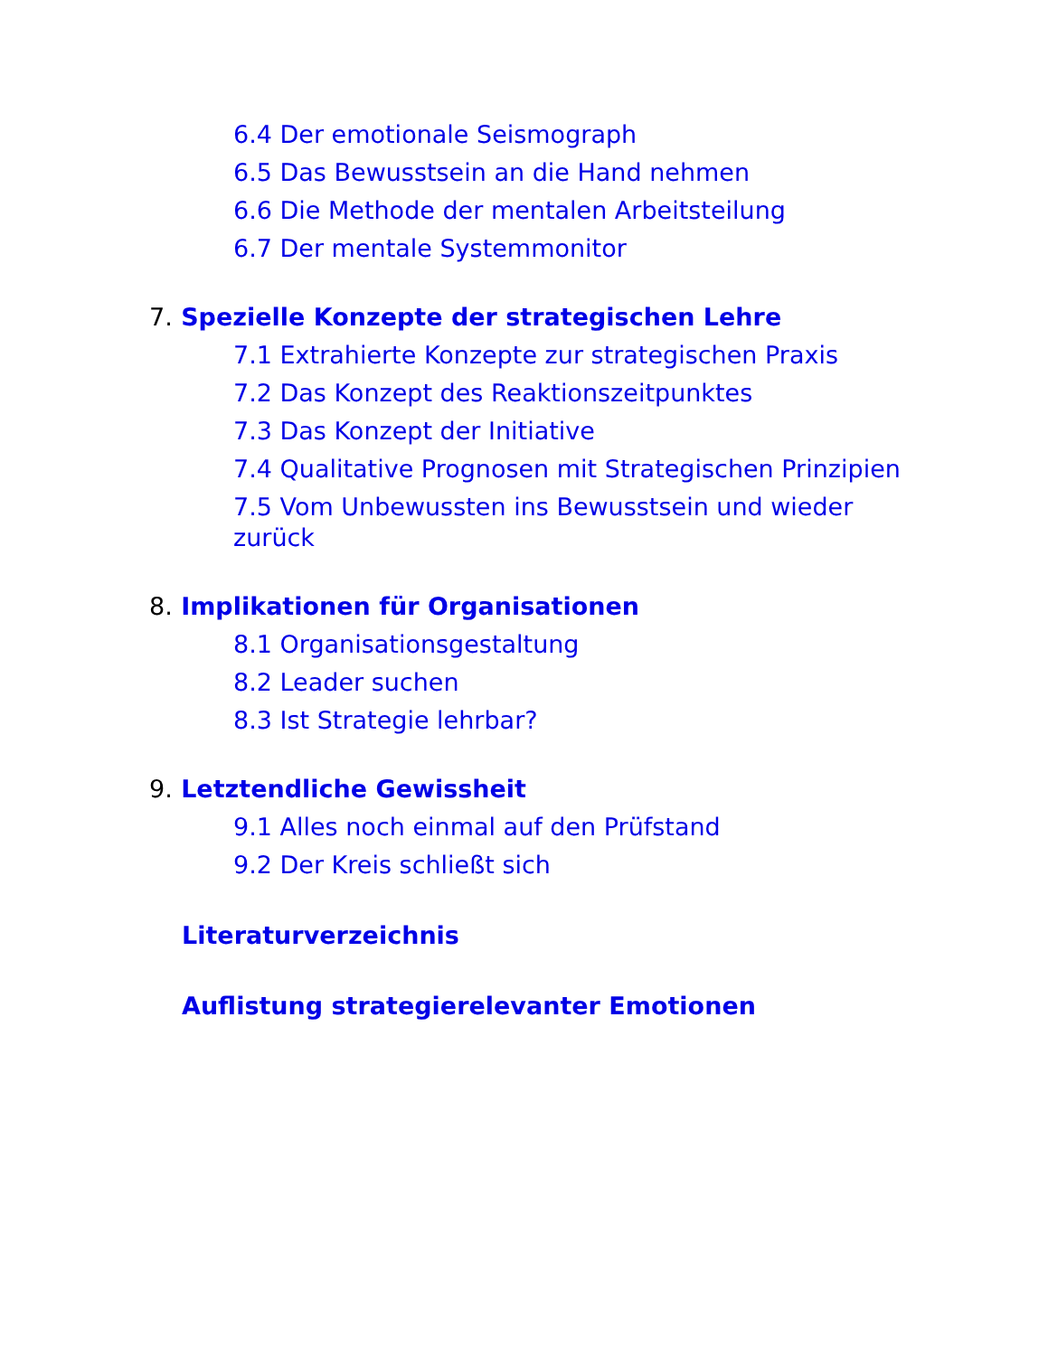6.4 Der emotionale Seismograph
6.5 Das Bewusstsein an die Hand nehmen
6.6 Die Methode der mentalen Arbeitsteilung
6.7 Der mentale Systemmonitor
7. Spezielle Konzepte der strategischen Lehre
7.1 Extrahierte Konzepte zur strategischen Praxis
7.2 Das Konzept des Reaktionszeitpunktes
7.3 Das Konzept der Initiative
7.4 Qualitative Prognosen mit Strategischen Prinzipien
7.5 Vom Unbewussten ins Bewusstsein und wieder zurück
8. Implikationen für Organisationen
8.1 Organisationsgestaltung
8.2 Leader suchen
8.3 Ist Strategie lehrbar?
9. Letztendliche Gewissheit
9.1 Alles noch einmal auf den Prüfstand
9.2 Der Kreis schließt sich
Literaturverzeichnis
Auflistung strategierelevanter Emotionen